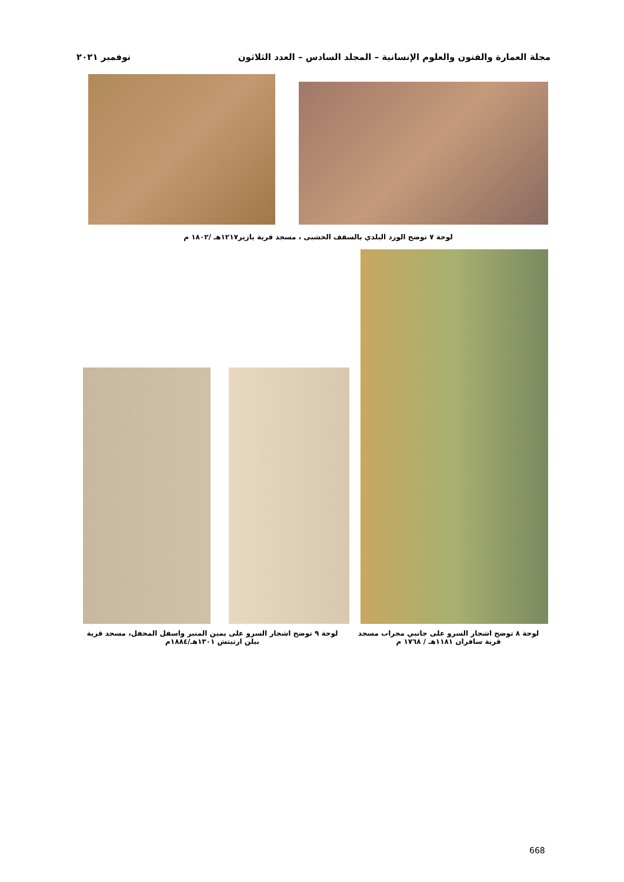مجلة العمارة والفنون والعلوم الإنسانية – المجلد السادس – العدد الثلاثون نوفمبر ٢٠٢١
لوحة ٧ توضح الورد البلدي بالسقف الخشبى ، مسجد قرية يازير١٢١٧هـ /١٨٠٢ م
لوحة ٨ توضح اشجار السرو على جانبي محراب مسجد قرية سافران ١١٨١هـ / ١٧٦٨ م
لوحة ٩ توضح اشجار السرو على يمين المنبر واسفل المحفل، مسجد قرية بيلن ارتيتش ١٣٠١هـ/١٨٨٤م
668